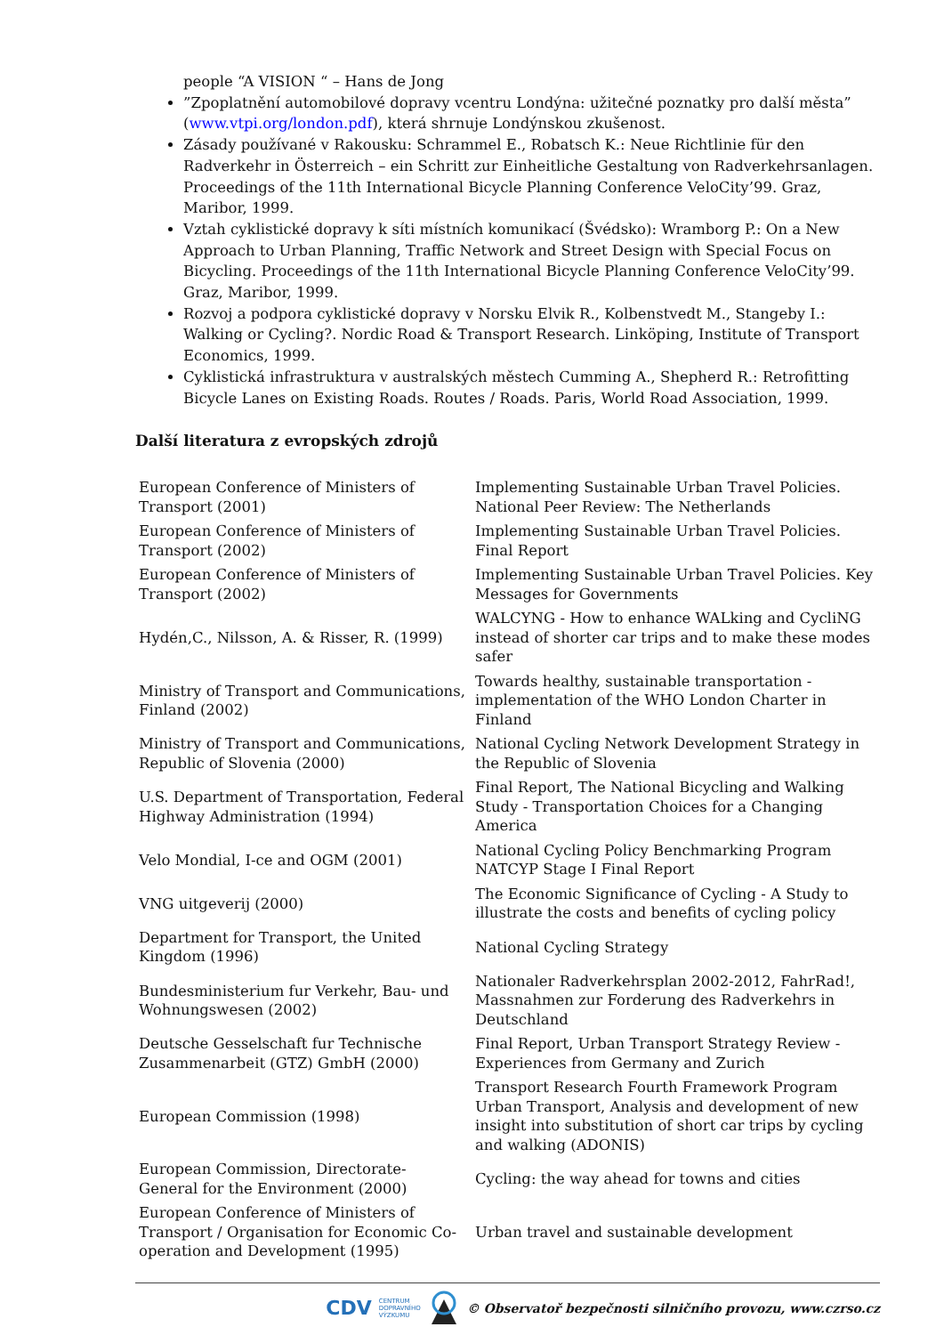people “A VISION “ – Hans de Jong
”Zpoplatnění automobilové dopravy vcentru Londýna: užitečné poznatky pro další města” (www.vtpi.org/london.pdf), která shrnuje Londýnskou zkušenost.
Zásady používané v Rakousku: Schrammel E., Robatsch K.: Neue Richtlinie für den Radverkehr in Österreich – ein Schritt zur Einheitliche Gestaltung von Radverkehrsanlagen. Proceedings of the 11th International Bicycle Planning Conference VeloCity’99. Graz, Maribor, 1999.
Vztah cyklistické dopravy k síti místních komunikací (Švédsko): Wramborg P.: On a New Approach to Urban Planning, Traffic Network and Street Design with Special Focus on Bicycling. Proceedings of the 11th International Bicycle Planning Conference VeloCity’99. Graz, Maribor, 1999.
Rozvoj a podpora cyklistické dopravy v Norsku Elvik R., Kolbenstvedt M., Stangeby I.: Walking or Cycling?. Nordic Road & Transport Research. Linköping, Institute of Transport Economics, 1999.
Cyklistická infrastruktura v australských městech Cumming A., Shepherd R.: Retrofitting Bicycle Lanes on Existing Roads. Routes / Roads. Paris, World Road Association, 1999.
Další literatura z evropských zdrojů
| European Conference of Ministers of Transport (2001) | Implementing Sustainable Urban Travel Policies. National Peer Review: The Netherlands |
| European Conference of Ministers of Transport (2002) | Implementing Sustainable Urban Travel Policies. Final Report |
| European Conference of Ministers of Transport (2002) | Implementing Sustainable Urban Travel Policies. Key Messages for Governments |
| Hydén,C., Nilsson, A. & Risser, R. (1999) | WALCYNG - How to enhance WALking and CycliNG instead of shorter car trips and to make these modes safer |
| Ministry of Transport and Communications, Finland (2002) | Towards healthy, sustainable transportation - implementation of the WHO London Charter in Finland |
| Ministry of Transport and Communications, Republic of Slovenia (2000) | National Cycling Network Development Strategy in the Republic of Slovenia |
| U.S. Department of Transportation, Federal Highway Administration (1994) | Final Report, The National Bicycling and Walking Study - Transportation Choices for a Changing America |
| Velo Mondial, I-ce and OGM (2001) | National Cycling Policy Benchmarking Program NATCYP Stage I Final Report |
| VNG uitgeverij (2000) | The Economic Significance of Cycling - A Study to illustrate the costs and benefits of cycling policy |
| Department for Transport, the United Kingdom (1996) | National Cycling Strategy |
| Bundesministerium fur Verkehr, Bau- und Wohnungswesen (2002) | Nationaler Radverkehrsplan 2002-2012, FahrRad!, Massnahmen zur Forderung des Radverkehrs in Deutschland |
| Deutsche Gesselschaft fur Technische Zusammenarbeit (GTZ) GmbH (2000) | Final Report, Urban Transport Strategy Review - Experiences from Germany and Zurich |
| European Commission (1998) | Transport Research Fourth Framework Program Urban Transport, Analysis and development of new insight into substitution of short car trips by cycling and walking (ADONIS) |
| European Commission, Directorate- General for the Environment (2000) | Cycling: the way ahead for towns and cities |
| European Conference of Ministers of Transport / Organisation for Economic Co-operation and Development (1995) | Urban travel and sustainable development |
CDV CENTRUM
DOPRAVNÍHO
VÝZKUMU © Observatoř bezpečnosti silničního provozu, www.czrso.cz